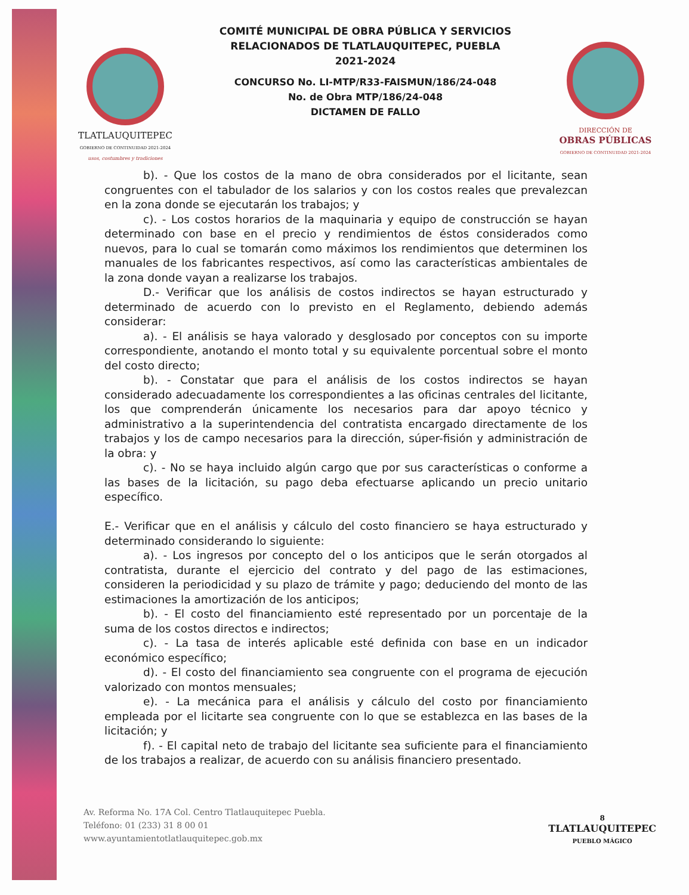TLATLAUQUITEPEC
GOBIERNO DE CONTINUIDAD 2021-2024
usos, costumbres y tradiciones
COMITÉ MUNICIPAL DE OBRA PÚBLICA Y SERVICIOS
RELACIONADOS DE TLATLAUQUITEPEC, PUEBLA
2021-2024
CONCURSO No. LI-MTP/R33-FAISMUN/186/24-048
No. de Obra MTP/186/24-048
DICTAMEN DE FALLO
DIRECCIÓN DE
OBRAS PÚBLICAS
GOBIERNO DE CONTINUIDAD 2021-2024
b). - Que los costos de la mano de obra considerados por el licitante, sean congruentes con el tabulador de los salarios y con los costos reales que prevalezcan en la zona donde se ejecutarán los trabajos; y
c). - Los costos horarios de la maquinaria y equipo de construcción se hayan determinado con base en el precio y rendimientos de éstos considerados como nuevos, para lo cual se tomarán como máximos los rendimientos que determinen los manuales de los fabricantes respectivos, así como las características ambientales de la zona donde vayan a realizarse los trabajos.
D.- Verificar que los análisis de costos indirectos se hayan estructurado y determinado de acuerdo con lo previsto en el Reglamento, debiendo además considerar:
a). - El análisis se haya valorado y desglosado por conceptos con su importe correspondiente, anotando el monto total y su equivalente porcentual sobre el monto del costo directo;
b). - Constatar que para el análisis de los costos indirectos se hayan considerado adecuadamente los correspondientes a las oficinas centrales del licitante, los que comprenderán únicamente los necesarios para dar apoyo técnico y administrativo a la superintendencia del contratista encargado directamente de los trabajos y los de campo necesarios para la dirección, súper-fisión y administración de la obra: y
c). - No se haya incluido algún cargo que por sus características o conforme a las bases de la licitación, su pago deba efectuarse aplicando un precio unitario específico.
E.- Verificar que en el análisis y cálculo del costo financiero se haya estructurado y determinado considerando lo siguiente:
a). - Los ingresos por concepto del o los anticipos que le serán otorgados al contratista, durante el ejercicio del contrato y del pago de las estimaciones, consideren la periodicidad y su plazo de trámite y pago; deduciendo del monto de las estimaciones la amortización de los anticipos;
b). - El costo del financiamiento esté representado por un porcentaje de la suma de los costos directos e indirectos;
c). - La tasa de interés aplicable esté definida con base en un indicador económico específico;
d). - El costo del financiamiento sea congruente con el programa de ejecución valorizado con montos mensuales;
e). - La mecánica para el análisis y cálculo del costo por financiamiento empleada por el licitarte sea congruente con lo que se establezca en las bases de la licitación; y
f). - El capital neto de trabajo del licitante sea suficiente para el financiamiento de los trabajos a realizar, de acuerdo con su análisis financiero presentado.
Av. Reforma No. 17A Col. Centro Tlatlauquitepec Puebla.
Teléfono: 01 (233) 31 8 00 01
www.ayuntamientotlatlauquitepec.gob.mx
8
TLATLAUQUITEPEC
PUEBLO MÁGICO